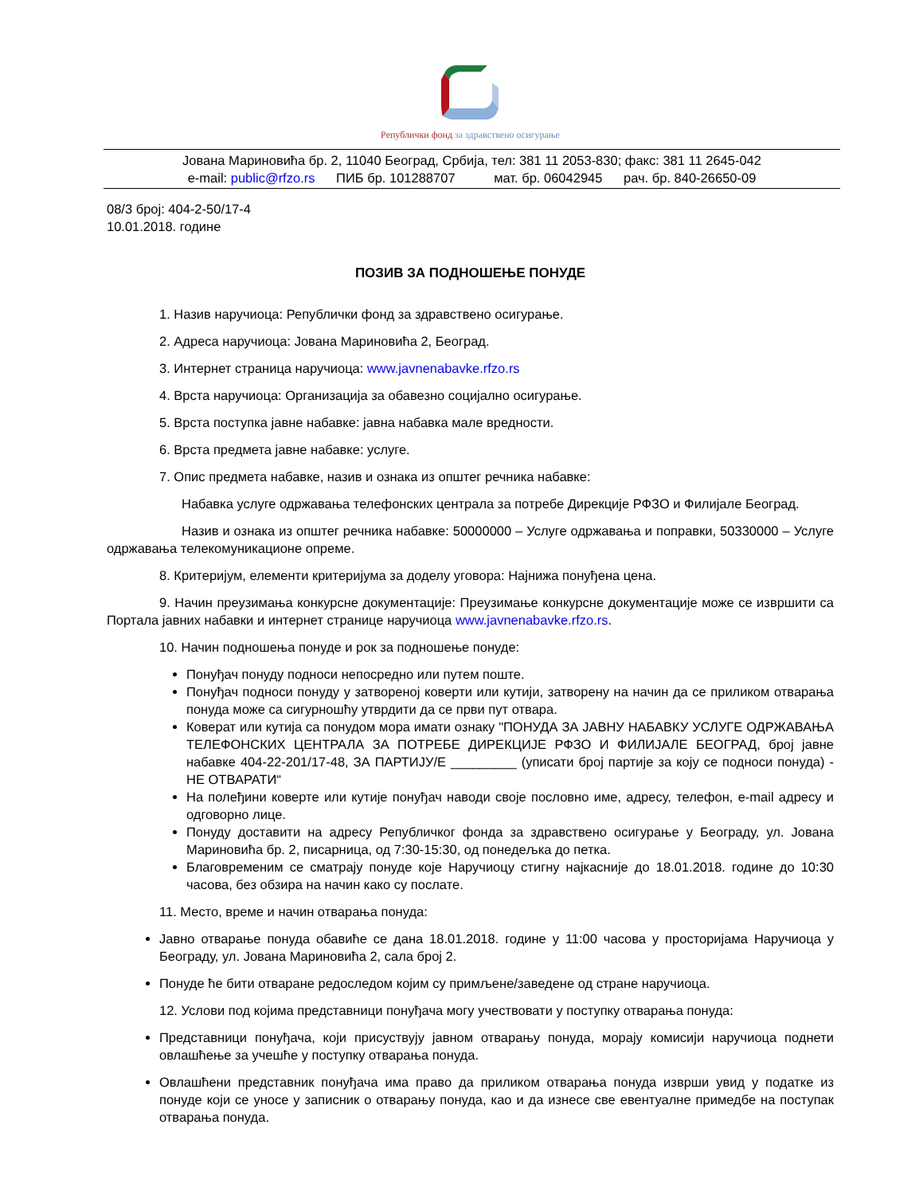Републички фонд за здравствено осигурање
Јована Мариновића бр. 2, 11040 Београд, Србија, тел: 381 11 2053-830; факс: 381 11 2645-042
e-mail: public@rfzo.rs ПИБ бр. 101288707 мат. бр. 06042945 рач. бр. 840-26650-09
08/3 број: 404-2-50/17-4
10.01.2018. године
ПОЗИВ ЗА ПОДНОШЕЊЕ ПОНУДЕ
1. Назив наручиоца: Републички фонд за здравствено осигурање.
2. Адреса наручиоца: Јована Мариновића 2, Београд.
3. Интернет страница наручиоца: www.javnenabavke.rfzo.rs
4. Врста наручиоца: Организација за обавезно социјално осигурање.
5. Врста поступка јавне набавке: јавна набавка мале вредности.
6. Врста предмета јавне набавке: услуге.
7. Опис предмета набавке, назив и ознака из општег речника набавке:
Набавка услуге одржавања телефонских централа за потребе Дирекције РФЗО и Филијале Београд.
Назив и ознака из општег речника набавке: 50000000 – Услуге одржавања и поправки, 50330000 – Услуге одржавања телекомуникационе опреме.
8. Критеријум, елементи критеријума за доделу уговора: Најнижа понуђена цена.
9. Начин преузимања конкурсне документације: Преузимање конкурсне документације може се извршити са Портала јавних набавки и интернет странице наручиоца www.javnenabavke.rfzo.rs.
10. Начин подношења понуде и рок за подношење понуде:
Понуђач понуду подноси непосредно или путем поште.
Понуђач подноси понуду у затвореној коверти или кутији, затворену на начин да се приликом отварања понуда може са сигурношћу утврдити да се први пут отвара.
Коверат или кутија са понудом мора имати ознаку "ПОНУДА ЗА ЈАВНУ НАБАВКУ УСЛУГЕ ОДРЖАВАЊА ТЕЛЕФОНСКИХ ЦЕНТРАЛА ЗА ПОТРЕБЕ ДИРЕКЦИЈЕ РФЗО И ФИЛИЈАЛЕ БЕОГРАД, број јавне набавке 404-22-201/17-48, ЗА ПАРТИЈУ/Е _________ (уписати број партије за коју се подноси понуда) - НЕ ОТВАРАТИ“
На полеђини коверте или кутије понуђач наводи своје пословно име, адресу, телефон, e-mail адресу и одговорно лице.
Понуду доставити на адресу Републичког фонда за здравствено осигурање у Београду, ул. Јована Мариновића бр. 2, писарница, од 7:30-15:30, од понедељка до петка.
Благовременим се сматрају понуде које Наручиоцу стигну најкасније до 18.01.2018. године до 10:30 часова, без обзира на начин како су послате.
11. Место, време и начин отварања понуда:
Јавно отварање понуда обавиће се дана 18.01.2018. године у 11:00 часова у просторијама Наручиоца у Београду, ул. Јована Мариновића 2, сала број 2.
Понуде ће бити отваране редоследом којим су примљене/заведене од стране наручиоца.
12. Услови под којима представници понуђача могу учествовати у поступку отварања понуда:
Представници понуђача, који присуствују јавном отварању понуда, морају комисији наручиоца поднети овлашћење за учешће у поступку отварања понуда.
Овлашћени представник понуђача има право да приликом отварања понуда изврши увид у податке из понуде који се уносе у записник о отварању понуда, као и да изнесе све евентуалне примедбе на поступак отварања понуда.